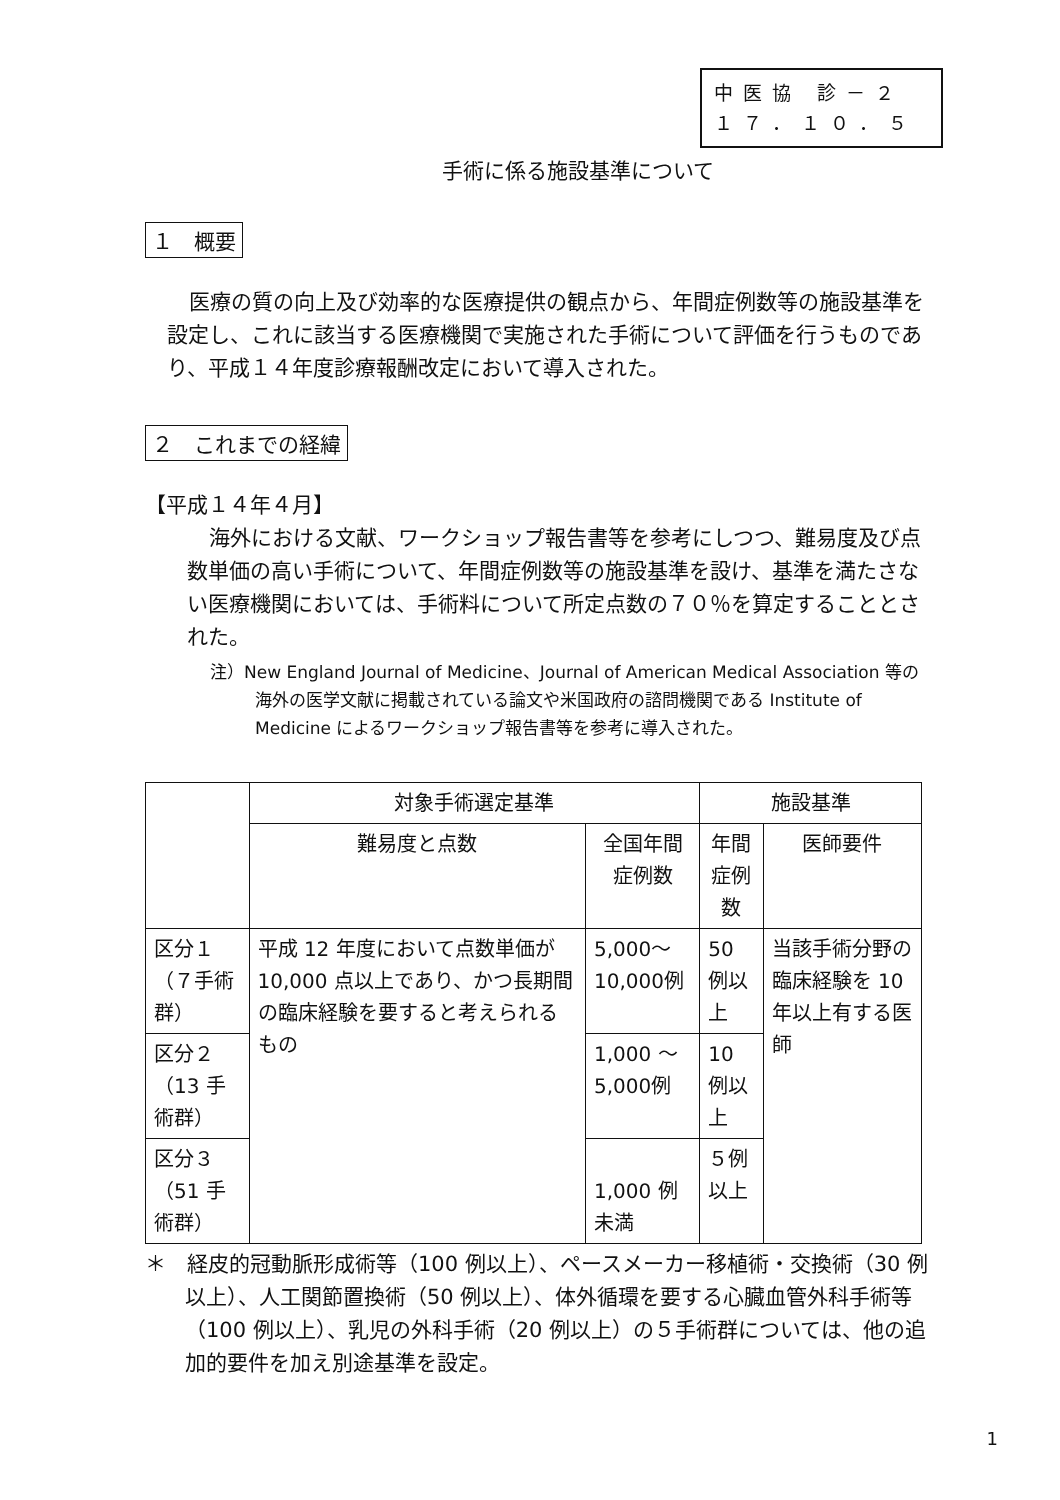中医協 診－２
１７．１０．５
手術に係る施設基準について
１　概要
医療の質の向上及び効率的な医療提供の観点から、年間症例数等の施設基準を設定し、これに該当する医療機関で実施された手術について評価を行うものであり、平成１４年度診療報酬改定において導入された。
２　これまでの経緯
【平成１４年４月】
海外における文献、ワークショップ報告書等を参考にしつつ、難易度及び点数単価の高い手術について、年間症例数等の施設基準を設け、基準を満たさない医療機関においては、手術料について所定点数の７０％を算定することとされた。
注）New England Journal of Medicine、Journal of American Medical Association 等の海外の医学文献に掲載されている論文や米国政府の諮問機関である Institute of Medicine によるワークショップ報告書等を参考に導入された。
| | 対象手術選定基準 | | 施設基準 | |
| --- | --- | --- | --- | --- |
| | 難易度と点数 | 全国年間症例数 | 年間症例数 | 医師要件 |
| 区分１（７手術群） | 平成 12 年度において点数単価が 10,000 点以上であり、かつ長期間の臨床経験を要すると考えられるもの | 5,000～10,000例 | 50 例以上 | 当該手術分野の臨床経験を 10 年以上有する医師 |
| 区分２（13 手術群） | | 1,000 ～ 5,000例 | 10 例以上 | |
| 区分３（51 手術群） | | 1,000 例未満 | ５例以上 | |
＊　経皮的冠動脈形成術等（100 例以上）、ペースメーカー移植術・交換術（30 例以上）、人工関節置換術（50 例以上）、体外循環を要する心臓血管外科手術等（100 例以上）、乳児の外科手術（20 例以上）の５手術群については、他の追加的要件を加え別途基準を設定。
1